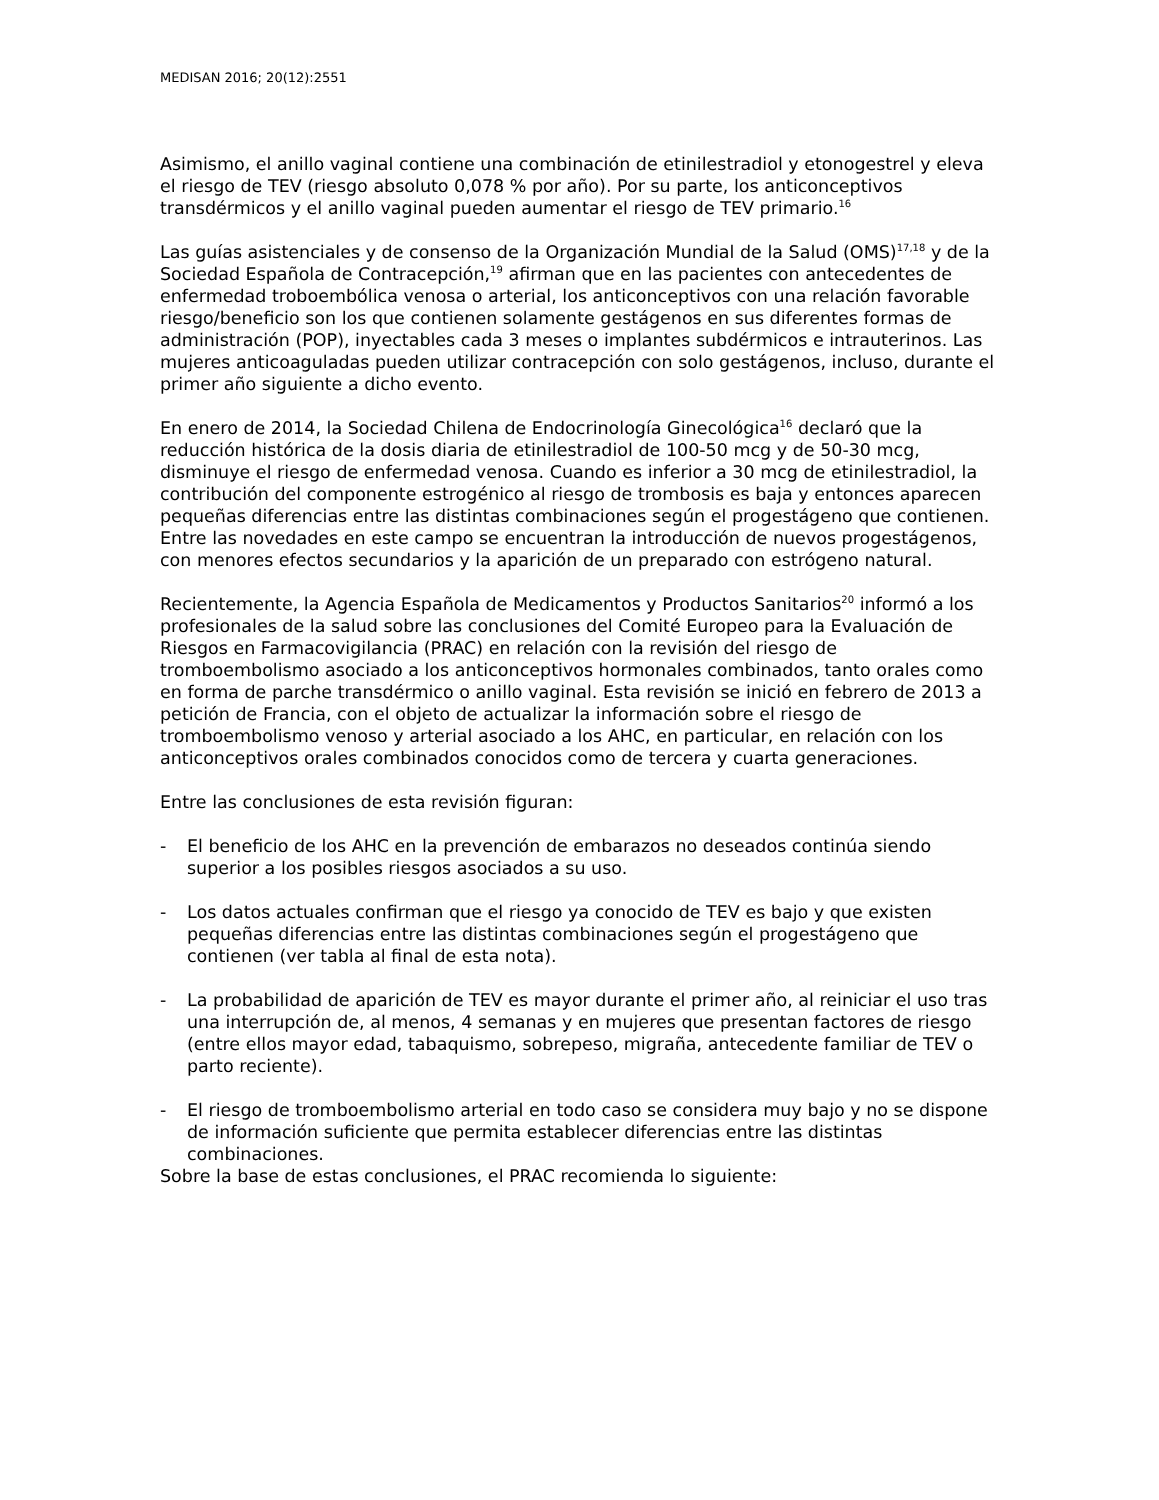MEDISAN 2016; 20(12):2551
Asimismo, el anillo vaginal contiene una combinación de etinilestradiol y etonogestrel y eleva el riesgo de TEV (riesgo absoluto 0,078 % por año). Por su parte, los anticonceptivos transdérmicos y el anillo vaginal pueden aumentar el riesgo de TEV primario.<sup>16</sup>
Las guías asistenciales y de consenso de la Organización Mundial de la Salud (OMS)<sup>17,18</sup> y de la Sociedad Española de Contracepción,<sup>19</sup> afirman que en las pacientes con antecedentes de enfermedad troboembólica venosa o arterial, los anticonceptivos con una relación favorable riesgo/beneficio son los que contienen solamente gestágenos en sus diferentes formas de administración (POP), inyectables cada 3 meses o implantes subdérmicos e intrauterinos. Las mujeres anticoaguladas pueden utilizar contracepción con solo gestágenos, incluso, durante el primer año siguiente a dicho evento.
En enero de 2014, la Sociedad Chilena de Endocrinología Ginecológica<sup>16</sup> declaró que la reducción histórica de la dosis diaria de etinilestradiol de 100-50 mcg y de 50-30 mcg, disminuye el riesgo de enfermedad venosa. Cuando es inferior a 30 mcg de etinilestradiol, la contribución del componente estrogénico al riesgo de trombosis es baja y entonces aparecen pequeñas diferencias entre las distintas combinaciones según el progestágeno que contienen. Entre las novedades en este campo se encuentran la introducción de nuevos progestágenos, con menores efectos secundarios y la aparición de un preparado con estrógeno natural.
Recientemente, la Agencia Española de Medicamentos y Productos Sanitarios<sup>20</sup> informó a los profesionales de la salud sobre las conclusiones del Comité Europeo para la Evaluación de Riesgos en Farmacovigilancia (PRAC) en relación con la revisión del riesgo de tromboembolismo asociado a los anticonceptivos hormonales combinados, tanto orales como en forma de parche transdérmico o anillo vaginal. Esta revisión se inició en febrero de 2013 a petición de Francia, con el objeto de actualizar la información sobre el riesgo de tromboembolismo venoso y arterial asociado a los AHC, en particular, en relación con los anticonceptivos orales combinados conocidos como de tercera y cuarta generaciones.
Entre las conclusiones de esta revisión figuran:
- El beneficio de los AHC en la prevención de embarazos no deseados continúa siendo superior a los posibles riesgos asociados a su uso.
- Los datos actuales confirman que el riesgo ya conocido de TEV es bajo y que existen pequeñas diferencias entre las distintas combinaciones según el progestágeno que contienen (ver tabla al final de esta nota).
- La probabilidad de aparición de TEV es mayor durante el primer año, al reiniciar el uso tras una interrupción de, al menos, 4 semanas y en mujeres que presentan factores de riesgo (entre ellos mayor edad, tabaquismo, sobrepeso, migraña, antecedente familiar de TEV o parto reciente).
- El riesgo de tromboembolismo arterial en todo caso se considera muy bajo y no se dispone de información suficiente que permita establecer diferencias entre las distintas combinaciones.
Sobre la base de estas conclusiones, el PRAC recomienda lo siguiente: